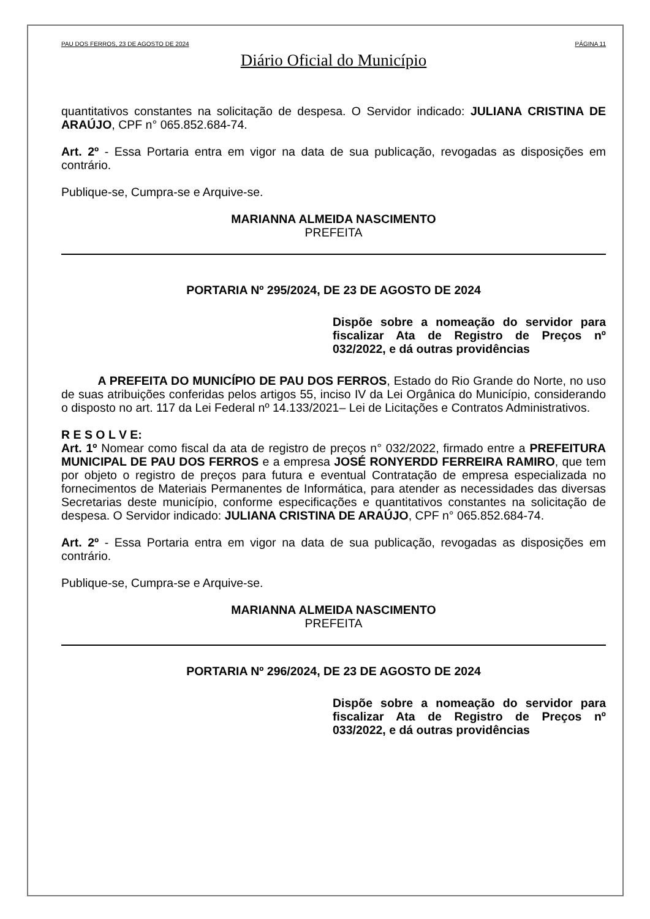PAU DOS FERROS, 23 DE AGOSTO DE 2024 PÁGINA 11
Diário Oficial do Município
quantitativos constantes na solicitação de despesa. O Servidor indicado: JULIANA CRISTINA DE ARAÚJO, CPF n° 065.852.684-74.
Art. 2º - Essa Portaria entra em vigor na data de sua publicação, revogadas as disposições em contrário.
Publique-se, Cumpra-se e Arquive-se.
MARIANNA ALMEIDA NASCIMENTO
PREFEITA
PORTARIA Nº 295/2024, DE 23 DE AGOSTO DE 2024
Dispõe sobre a nomeação do servidor para fiscalizar Ata de Registro de Preços nº 032/2022, e dá outras providências
A PREFEITA DO MUNICÍPIO DE PAU DOS FERROS, Estado do Rio Grande do Norte, no uso de suas atribuições conferidas pelos artigos 55, inciso IV da Lei Orgânica do Município, considerando o disposto no art. 117 da Lei Federal nº 14.133/2021– Lei de Licitações e Contratos Administrativos.
R E S O L V E:
Art. 1º Nomear como fiscal da ata de registro de preços n° 032/2022, firmado entre a PREFEITURA MUNICIPAL DE PAU DOS FERROS e a empresa JOSÉ RONYERDD FERREIRA RAMIRO, que tem por objeto o registro de preços para futura e eventual Contratação de empresa especializada no fornecimentos de Materiais Permanentes de Informática, para atender as necessidades das diversas Secretarias deste município, conforme especificações e quantitativos constantes na solicitação de despesa. O Servidor indicado: JULIANA CRISTINA DE ARAÚJO, CPF n° 065.852.684-74.
Art. 2º - Essa Portaria entra em vigor na data de sua publicação, revogadas as disposições em contrário.
Publique-se, Cumpra-se e Arquive-se.
MARIANNA ALMEIDA NASCIMENTO
PREFEITA
PORTARIA Nº 296/2024, DE 23 DE AGOSTO DE 2024
Dispõe sobre a nomeação do servidor para fiscalizar Ata de Registro de Preços nº 033/2022, e dá outras providências